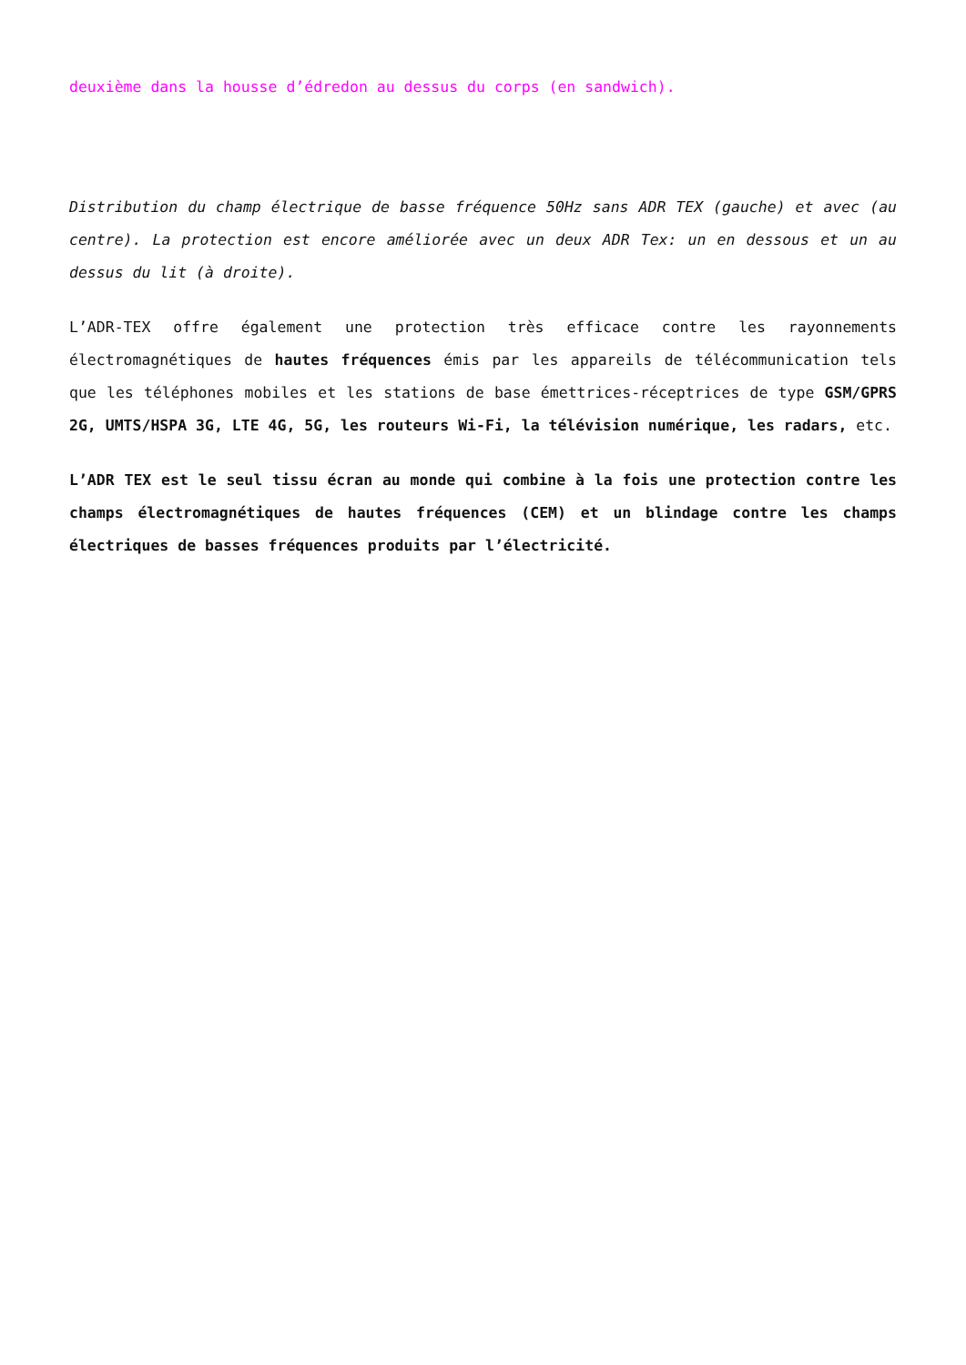deuxième dans la housse d’édredon au dessus du corps (en sandwich).
Distribution du champ électrique de basse fréquence 50Hz sans ADR TEX (gauche) et avec (au centre). La protection est encore améliorée avec un deux ADR Tex: un en dessous et un au dessus du lit (à droite).
L’ADR-TEX offre également une protection très efficace contre les rayonnements électromagnétiques de hautes fréquences émis par les appareils de télécommunication tels que les téléphones mobiles et les stations de base émettrices-réceptrices de type GSM/GPRS 2G, UMTS/HSPA 3G, LTE 4G, 5G, les routeurs Wi-Fi, la télévision numérique, les radars, etc.
L’ADR TEX est le seul tissu écran au monde qui combine à la fois une protection contre les champs électromagnétiques de hautes fréquences (CEM) et un blindage contre les champs électriques de basses fréquences produits par l’électricité.